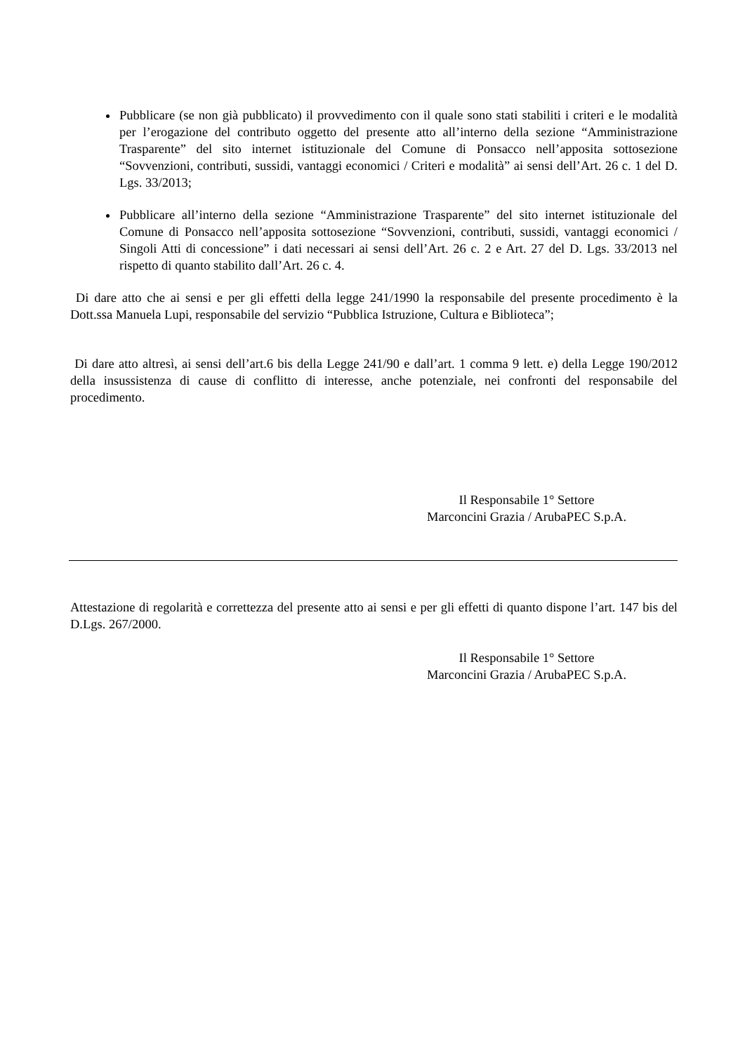Pubblicare (se non già pubblicato) il provvedimento con il quale sono stati stabiliti i criteri e le modalità per l’erogazione del contributo oggetto del presente atto all’interno della sezione “Amministrazione Trasparente” del sito internet istituzionale del Comune di Ponsacco nell’apposita sottosezione “Sovvenzioni, contributi, sussidi, vantaggi economici / Criteri e modalità” ai sensi dell’Art. 26 c. 1 del D. Lgs. 33/2013;
Pubblicare all’interno della sezione “Amministrazione Trasparente” del sito internet istituzionale del Comune di Ponsacco nell’apposita sottosezione “Sovvenzioni, contributi, sussidi, vantaggi economici / Singoli Atti di concessione” i dati necessari ai sensi dell’Art. 26 c. 2 e Art. 27 del D. Lgs. 33/2013 nel rispetto di quanto stabilito dall’Art. 26 c. 4.
Di dare atto che ai sensi e per gli effetti della legge 241/1990 la responsabile del presente procedimento è la Dott.ssa Manuela Lupi, responsabile del servizio “Pubblica Istruzione, Cultura e Biblioteca”;
Di dare atto altresì, ai sensi dell’art.6 bis della Legge 241/90 e dall’art. 1 comma 9 lett. e) della Legge 190/2012 della insussistenza di cause di conflitto di interesse, anche potenziale, nei confronti del responsabile del procedimento.
Il Responsabile 1° Settore
Marconcini Grazia / ArubaPEC S.p.A.
Attestazione di regolarità e correttezza del presente atto ai sensi e per gli effetti di quanto dispone l’art. 147 bis del D.Lgs. 267/2000.
Il Responsabile 1° Settore
Marconcini Grazia / ArubaPEC S.p.A.